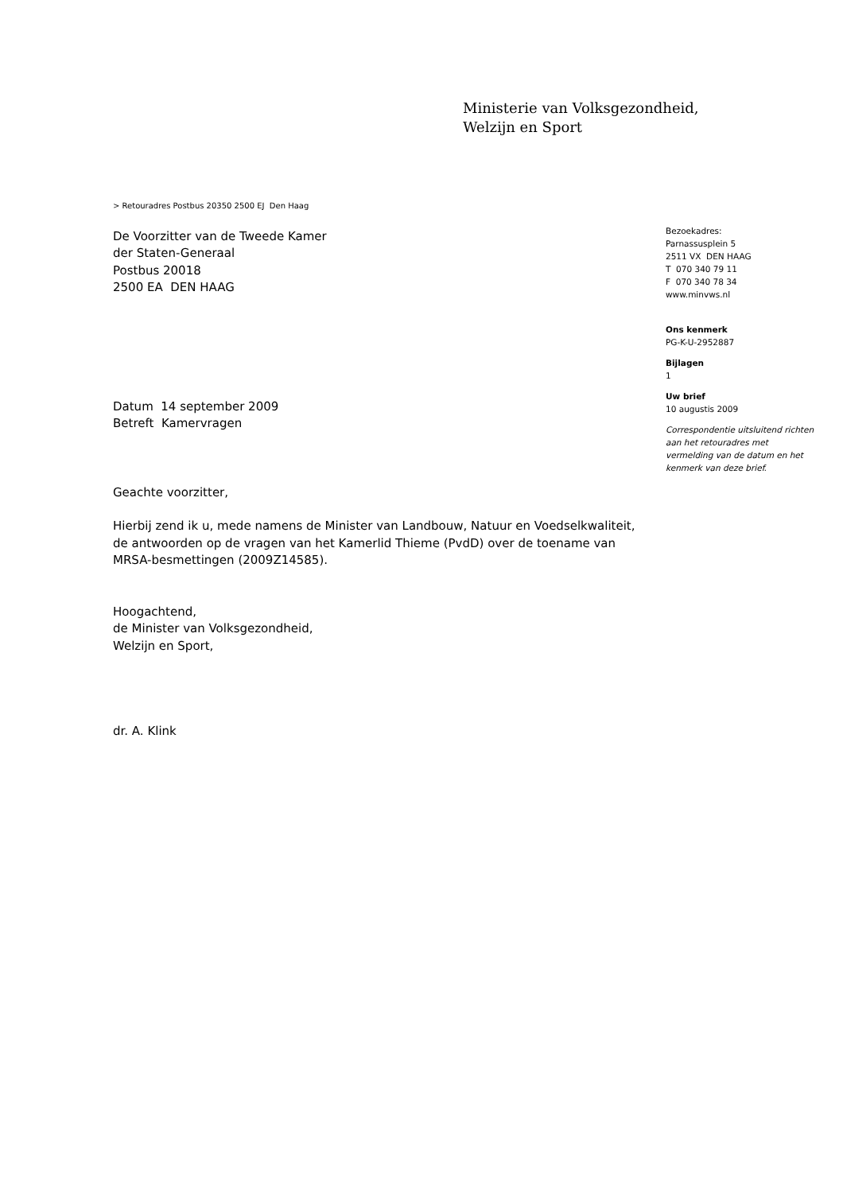Ministerie van Volksgezondheid,
Welzijn en Sport
> Retouradres Postbus 20350 2500 EJ Den Haag
De Voorzitter van de Tweede Kamer
der Staten-Generaal
Postbus 20018
2500 EA DEN HAAG
Datum 14 september 2009
Betreft Kamervragen
Geachte voorzitter,
Hierbij zend ik u, mede namens de Minister van Landbouw, Natuur en Voedselkwaliteit, de antwoorden op de vragen van het Kamerlid Thieme (PvdD) over de toename van MRSA-besmettingen (2009Z14585).
Hoogachtend,
de Minister van Volksgezondheid,
Welzijn en Sport,
dr. A. Klink
Bezoekadres:
Parnassusplein 5
2511 VX DEN HAAG
T 070 340 79 11
F 070 340 78 34
www.minvws.nl
Ons kenmerk
PG-K-U-2952887
Bijlagen
1
Uw brief
10 augustis 2009
Correspondentie uitsluitend richten aan het retouradres met vermelding van de datum en het kenmerk van deze brief.